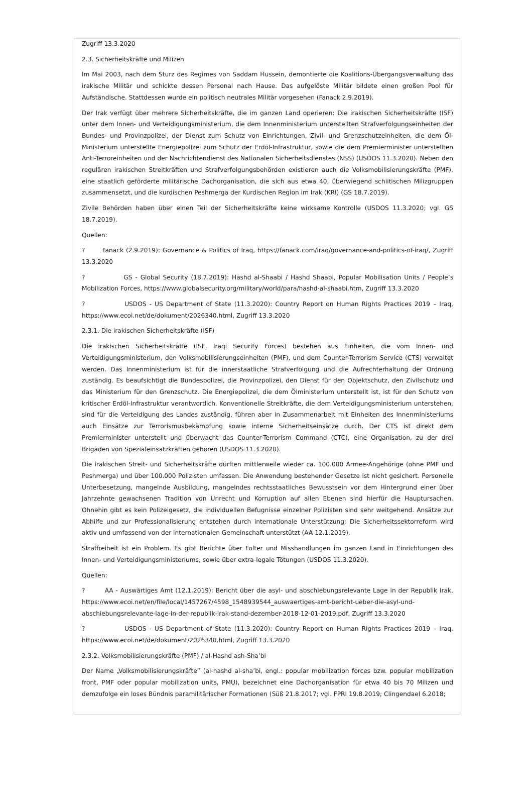Zugriff 13.3.2020
2.3. Sicherheitskräfte und Milizen
Im Mai 2003, nach dem Sturz des Regimes von Saddam Hussein, demontierte die Koalitions-Übergangsverwaltung das irakische Militär und schickte dessen Personal nach Hause. Das aufgelöste Militär bildete einen großen Pool für Aufständische. Stattdessen wurde ein politisch neutrales Militär vorgesehen (Fanack 2.9.2019).
Der Irak verfügt über mehrere Sicherheitskräfte, die im ganzen Land operieren: Die irakischen Sicherheitskräfte (ISF) unter dem Innen- und Verteidigungsministerium, die dem Innenministerium unterstellten Strafverfolgungseinheiten der Bundes- und Provinzpolizei, der Dienst zum Schutz von Einrichtungen, Zivil- und Grenzschutzeinheiten, die dem Öl-Ministerium unterstellte Energiepolizei zum Schutz der Erdöl-Infrastruktur, sowie die dem Premierminister unterstellten Anti-Terroreinheiten und der Nachrichtendienst des Nationalen Sicherheitsdienstes (NSS) (USDOS 11.3.2020). Neben den regulären irakischen Streitkräften und Strafverfolgungsbehörden existieren auch die Volksmobilisierungskräfte (PMF), eine staatlich geförderte militärische Dachorganisation, die sich aus etwa 40, überwiegend schiitischen Milizgruppen zusammensetzt, und die kurdischen Peshmerga der Kurdischen Region im Irak (KRI) (GS 18.7.2019).
Zivile Behörden haben über einen Teil der Sicherheitskräfte keine wirksame Kontrolle (USDOS 11.3.2020; vgl. GS 18.7.2019).
Quellen:
? Fanack (2.9.2019): Governance & Politics of Iraq, https://fanack.com/iraq/governance-and-politics-of-iraq/, Zugriff 13.3.2020
? GS - Global Security (18.7.2019): Hashd al-Shaabi / Hashd Shaabi, Popular Mobilisation Units / People’s Mobilization Forces, https://www.globalsecurity.org/military/world/para/hashd-al-shaabi.htm, Zugriff 13.3.2020
? USDOS - US Department of State (11.3.2020): Country Report on Human Rights Practices 2019 – Iraq, https://www.ecoi.net/de/dokument/2026340.html, Zugriff 13.3.2020
2.3.1. Die irakischen Sicherheitskräfte (ISF)
Die irakischen Sicherheitskräfte (ISF, Iraqi Security Forces) bestehen aus Einheiten, die vom Innen- und Verteidigungsministerium, den Volksmobilisierungseinheiten (PMF), und dem Counter-Terrorism Service (CTS) verwaltet werden. Das Innenministerium ist für die innerstaatliche Strafverfolgung und die Aufrechterhaltung der Ordnung zuständig. Es beaufsichtigt die Bundespolizei, die Provinzpolizei, den Dienst für den Objektschutz, den Zivilschutz und das Ministerium für den Grenzschutz. Die Energiepolizei, die dem Ölministerium unterstellt ist, ist für den Schutz von kritischer Erdöl-Infrastruktur verantwortlich. Konventionelle Streitkräfte, die dem Verteidigungsministerium unterstehen, sind für die Verteidigung des Landes zuständig, führen aber in Zusammenarbeit mit Einheiten des Innenministeriums auch Einsätze zur Terrorismusbekämpfung sowie interne Sicherheitseinsätze durch. Der CTS ist direkt dem Premierminister unterstellt und überwacht das Counter-Terrorism Command (CTC), eine Organisation, zu der drei Brigaden von Spezialeinsatzkräften gehören (USDOS 11.3.2020).
Die irakischen Streit- und Sicherheitskräfte dürften mittlerweile wieder ca. 100.000 Armee-Angehörige (ohne PMF und Peshmerga) und über 100.000 Polizisten umfassen. Die Anwendung bestehender Gesetze ist nicht gesichert. Personelle Unterbesetzung, mangelnde Ausbildung, mangelndes rechtsstaatliches Bewusstsein vor dem Hintergrund einer über Jahrzehnte gewachsenen Tradition von Unrecht und Korruption auf allen Ebenen sind hierfür die Hauptursachen. Ohnehin gibt es kein Polizeigesetz, die individuellen Befugnisse einzelner Polizisten sind sehr weitgehend. Ansätze zur Abhilfe und zur Professionalisierung entstehen durch internationale Unterstützung: Die Sicherheitssektorreform wird aktiv und umfassend von der internationalen Gemeinschaft unterstützt (AA 12.1.2019).
Straffreiheit ist ein Problem. Es gibt Berichte über Folter und Misshandlungen im ganzen Land in Einrichtungen des Innen- und Verteidigungsministeriums, sowie über extra-legale Tötungen (USDOS 11.3.2020).
Quellen:
? AA - Auswärtiges Amt (12.1.2019): Bericht über die asyl- und abschiebungsrelevante Lage in der Republik Irak, https://www.ecoi.net/en/file/local/1457267/4598_1548939544_auswaertiges-amt-bericht-ueber-die-asyl-und-abschiebungsrelevante-lage-in-der-republik-irak-stand-dezember-2018-12-01-2019.pdf, Zugriff 13.3.2020
? USDOS - US Department of State (11.3.2020): Country Report on Human Rights Practices 2019 – Iraq, https://www.ecoi.net/de/dokument/2026340.html, Zugriff 13.3.2020
2.3.2. Volksmobilisierungskräfte (PMF) / al-Hashd ash-Sha’bi
Der Name „Volksmobilisierungskräfte“ (al-hashd al-sha’bi, engl.: popular mobilization forces bzw. popular mobilization front, PMF oder popular mobilization units, PMU), bezeichnet eine Dachorganisation für etwa 40 bis 70 Milizen und demzufolge ein loses Bündnis paramilitärischer Formationen (Süß 21.8.2017; vgl. FPRI 19.8.2019; Clingendael 6.2018;